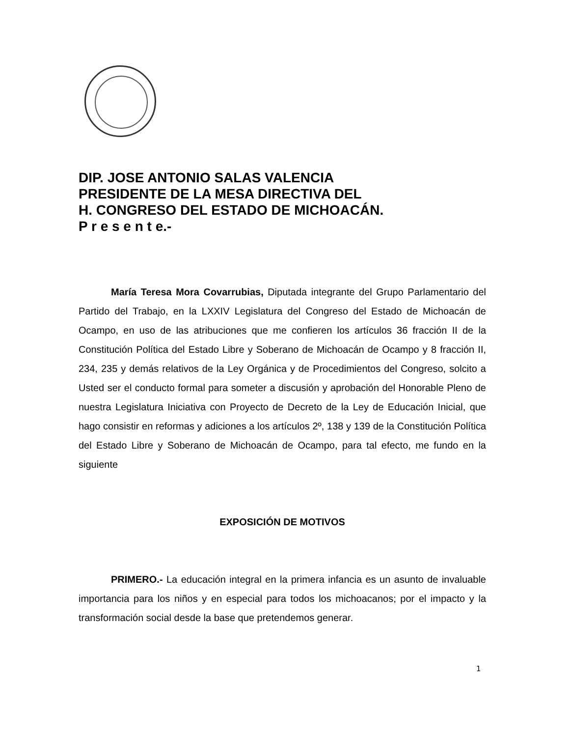DIP. JOSE ANTONIO SALAS VALENCIA
PRESIDENTE DE LA MESA DIRECTIVA DEL
H. CONGRESO DEL ESTADO DE MICHOACÁN.
P r e s e n t e.-
María Teresa Mora Covarrubias, Diputada integrante del Grupo Parlamentario del Partido del Trabajo, en la LXXIV Legislatura del Congreso del Estado de Michoacán de Ocampo, en uso de las atribuciones que me confieren los artículos 36 fracción II de la Constitución Política del Estado Libre y Soberano de Michoacán de Ocampo y 8 fracción II, 234, 235 y demás relativos de la Ley Orgánica y de Procedimientos del Congreso, solcito a Usted ser el conducto formal para someter a discusión y aprobación del Honorable Pleno de nuestra Legislatura Iniciativa con Proyecto de Decreto de la Ley de Educación Inicial, que hago consistir en reformas y adiciones a los artículos 2º, 138 y 139 de la Constitución Política del Estado Libre y Soberano de Michoacán de Ocampo, para tal efecto, me fundo en la siguiente
EXPOSICIÓN DE MOTIVOS
PRIMERO.- La educación integral en la primera infancia es un asunto de invaluable importancia para los niños y en especial para todos los michoacanos; por el impacto y la transformación social desde la base que pretendemos generar.
1